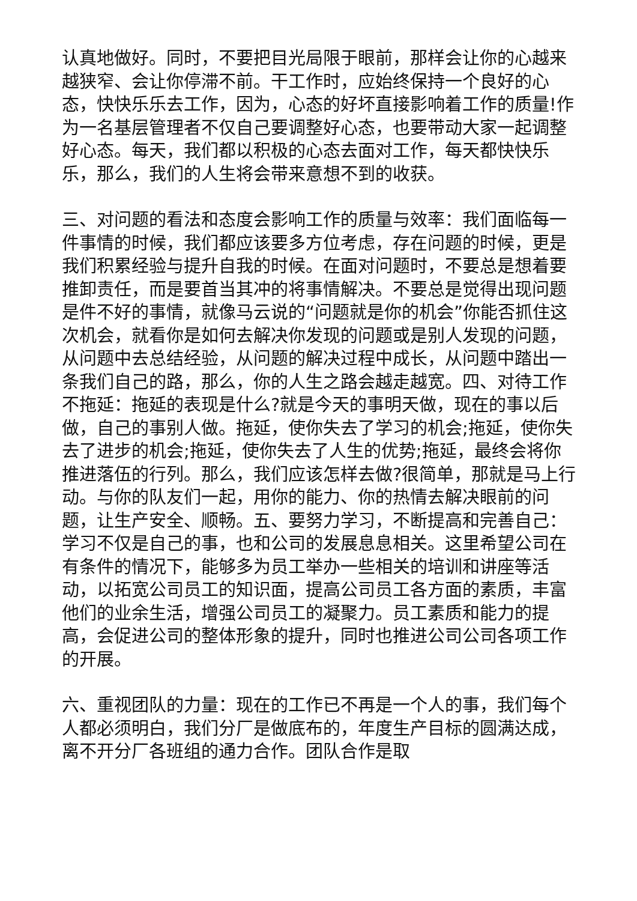认真地做好。同时，不要把目光局限于眼前，那样会让你的心越来越狭窄、会让你停滞不前。干工作时，应始终保持一个良好的心态，快快乐乐去工作，因为，心态的好坏直接影响着工作的质量!作为一名基层管理者不仅自己要调整好心态，也要带动大家一起调整好心态。每天，我们都以积极的心态去面对工作，每天都快快乐乐，那么，我们的人生将会带来意想不到的收获。
三、对问题的看法和态度会影响工作的质量与效率：我们面临每一件事情的时候，我们都应该要多方位考虑，存在问题的时候，更是我们积累经验与提升自我的时候。在面对问题时，不要总是想着要推卸责任，而是要首当其冲的将事情解决。不要总是觉得出现问题是件不好的事情，就像马云说的“问题就是你的机会”你能否抓住这次机会，就看你是如何去解决你发现的问题或是别人发现的问题，从问题中去总结经验，从问题的解决过程中成长，从问题中踏出一条我们自己的路，那么，你的人生之路会越走越宽。四、对待工作不拖延：拖延的表现是什么?就是今天的事明天做，现在的事以后做，自己的事别人做。拖延，使你失去了学习的机会;拖延，使你失去了进步的机会;拖延，使你失去了人生的优势;拖延，最终会将你推进落伍的行列。那么，我们应该怎样去做?很简单，那就是马上行动。与你的队友们一起，用你的能力、你的热情去解决眼前的问题，让生产安全、顺畅。五、要努力学习，不断提高和完善自己：学习不仅是自己的事，也和公司的发展息息相关。这里希望公司在有条件的情况下，能够多为员工举办一些相关的培训和讲座等活动，以拓宽公司员工的知识面，提高公司员工各方面的素质，丰富他们的业余生活，增强公司员工的凝聚力。员工素质和能力的提高，会促进公司的整体形象的提升，同时也推进公司公司各项工作的开展。
六、重视团队的力量：现在的工作已不再是一个人的事，我们每个人都必须明白，我们分厂是做底布的，年度生产目标的圆满达成，离不开分厂各班组的通力合作。团队合作是取